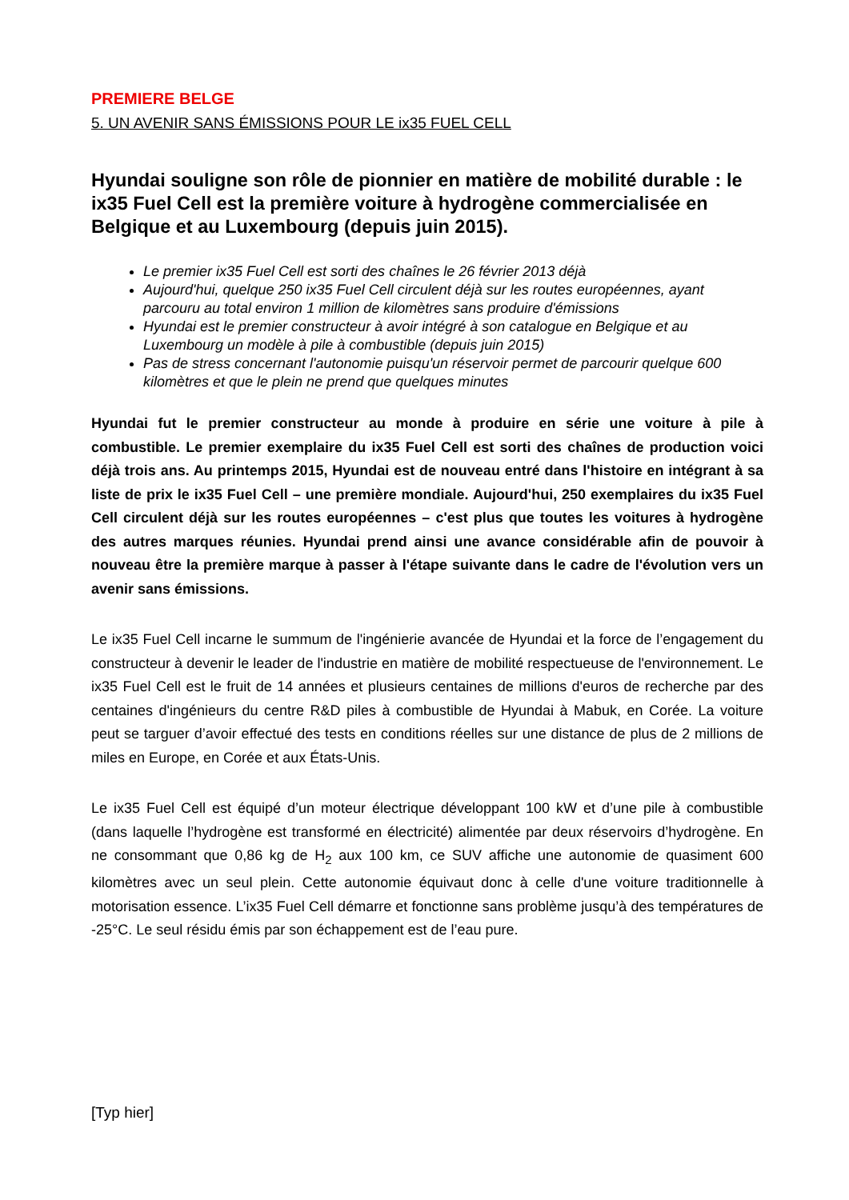PREMIERE BELGE
5. UN AVENIR SANS ÉMISSIONS POUR LE ix35 FUEL CELL
Hyundai souligne son rôle de pionnier en matière de mobilité durable : le ix35 Fuel Cell est la première voiture à hydrogène commercialisée en Belgique et au Luxembourg (depuis juin 2015).
Le premier ix35 Fuel Cell est sorti des chaînes le 26 février 2013 déjà
Aujourd'hui, quelque 250 ix35 Fuel Cell circulent déjà sur les routes européennes, ayant parcouru au total environ 1 million de kilomètres sans produire d'émissions
Hyundai est le premier constructeur à avoir intégré à son catalogue en Belgique et au Luxembourg un modèle à pile à combustible (depuis juin 2015)
Pas de stress concernant l'autonomie puisqu'un réservoir permet de parcourir quelque 600 kilomètres et que le plein ne prend que quelques minutes
Hyundai fut le premier constructeur au monde à produire en série une voiture à pile à combustible. Le premier exemplaire du ix35 Fuel Cell est sorti des chaînes de production voici déjà trois ans. Au printemps 2015, Hyundai est de nouveau entré dans l'histoire en intégrant à sa liste de prix le ix35 Fuel Cell – une première mondiale. Aujourd'hui, 250 exemplaires du ix35 Fuel Cell circulent déjà sur les routes européennes – c'est plus que toutes les voitures à hydrogène des autres marques réunies. Hyundai prend ainsi une avance considérable afin de pouvoir à nouveau être la première marque à passer à l'étape suivante dans le cadre de l'évolution vers un avenir sans émissions.
Le ix35 Fuel Cell incarne le summum de l'ingénierie avancée de Hyundai et la force de l’engagement du constructeur à devenir le leader de l'industrie en matière de mobilité respectueuse de l'environnement. Le ix35 Fuel Cell est le fruit de 14 années et plusieurs centaines de millions d'euros de recherche par des centaines d'ingénieurs du centre R&D piles à combustible de Hyundai à Mabuk, en Corée. La voiture peut se targuer d’avoir effectué des tests en conditions réelles sur une distance de plus de 2 millions de miles en Europe, en Corée et aux États-Unis.
Le ix35 Fuel Cell est équipé d’un moteur électrique développant 100 kW et d’une pile à combustible (dans laquelle l’hydrogène est transformé en électricité) alimentée par deux réservoirs d’hydrogène. En ne consommant que 0,86 kg de H<sub>2</sub> aux 100 km, ce SUV affiche une autonomie de quasiment 600 kilomètres avec un seul plein. Cette autonomie équivaut donc à celle d'une voiture traditionnelle à motorisation essence. L’ix35 Fuel Cell démarre et fonctionne sans problème jusqu’à des températures de -25°C. Le seul résidu émis par son échappement est de l’eau pure.
[Typ hier]